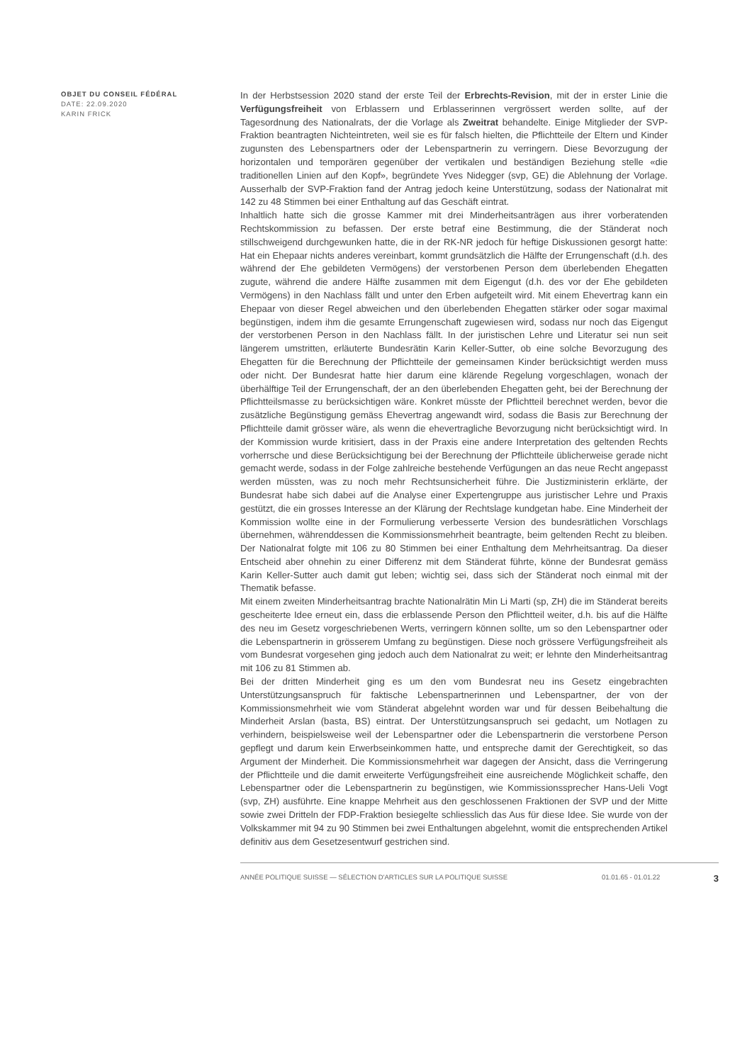OBJET DU CONSEIL FÉDÉRAL
DATE: 22.09.2020
KARIN FRICK
In der Herbstsession 2020 stand der erste Teil der Erbrechts-Revision, mit der in erster Linie die Verfügungsfreiheit von Erblassern und Erblasserinnen vergrössert werden sollte, auf der Tagesordnung des Nationalrats, der die Vorlage als Zweitrat behandelte. Einige Mitglieder der SVP-Fraktion beantragten Nichteintreten, weil sie es für falsch hielten, die Pflichtteile der Eltern und Kinder zugunsten des Lebenspartners oder der Lebenspartnerin zu verringern. Diese Bevorzugung der horizontalen und temporären gegenüber der vertikalen und beständigen Beziehung stelle «die traditionellen Linien auf den Kopf», begründete Yves Nidegger (svp, GE) die Ablehnung der Vorlage. Ausserhalb der SVP-Fraktion fand der Antrag jedoch keine Unterstützung, sodass der Nationalrat mit 142 zu 48 Stimmen bei einer Enthaltung auf das Geschäft eintrat.
Inhaltlich hatte sich die grosse Kammer mit drei Minderheitsanträgen aus ihrer vorberatenden Rechtskommission zu befassen. Der erste betraf eine Bestimmung, die der Ständerat noch stillschweigend durchgewunken hatte, die in der RK-NR jedoch für heftige Diskussionen gesorgt hatte: Hat ein Ehepaar nichts anderes vereinbart, kommt grundsätzlich die Hälfte der Errungenschaft (d.h. des während der Ehe gebildeten Vermögens) der verstorbenen Person dem überlebenden Ehegatten zugute, während die andere Hälfte zusammen mit dem Eigengut (d.h. des vor der Ehe gebildeten Vermögens) in den Nachlass fällt und unter den Erben aufgeteilt wird. Mit einem Ehevertrag kann ein Ehepaar von dieser Regel abweichen und den überlebenden Ehegatten stärker oder sogar maximal begünstigen, indem ihm die gesamte Errungenschaft zugewiesen wird, sodass nur noch das Eigengut der verstorbenen Person in den Nachlass fällt. In der juristischen Lehre und Literatur sei nun seit längerem umstritten, erläuterte Bundesrätin Karin Keller-Sutter, ob eine solche Bevorzugung des Ehegatten für die Berechnung der Pflichtteile der gemeinsamen Kinder berücksichtigt werden muss oder nicht. Der Bundesrat hatte hier darum eine klärende Regelung vorgeschlagen, wonach der überhälftige Teil der Errungenschaft, der an den überlebenden Ehegatten geht, bei der Berechnung der Pflichtteilsmasse zu berücksichtigen wäre. Konkret müsste der Pflichtteil berechnet werden, bevor die zusätzliche Begünstigung gemäss Ehevertrag angewandt wird, sodass die Basis zur Berechnung der Pflichtteile damit grösser wäre, als wenn die ehevertragliche Bevorzugung nicht berücksichtigt wird. In der Kommission wurde kritisiert, dass in der Praxis eine andere Interpretation des geltenden Rechts vorherrsche und diese Berücksichtigung bei der Berechnung der Pflichtteile üblicherweise gerade nicht gemacht werde, sodass in der Folge zahlreiche bestehende Verfügungen an das neue Recht angepasst werden müssten, was zu noch mehr Rechtsunsicherheit führe. Die Justizministerin erklärte, der Bundesrat habe sich dabei auf die Analyse einer Expertengruppe aus juristischer Lehre und Praxis gestützt, die ein grosses Interesse an der Klärung der Rechtslage kundgetan habe. Eine Minderheit der Kommission wollte eine in der Formulierung verbesserte Version des bundesrätlichen Vorschlags übernehmen, währenddessen die Kommissionsmehrheit beantragte, beim geltenden Recht zu bleiben. Der Nationalrat folgte mit 106 zu 80 Stimmen bei einer Enthaltung dem Mehrheitsantrag. Da dieser Entscheid aber ohnehin zu einer Differenz mit dem Ständerat führte, könne der Bundesrat gemäss Karin Keller-Sutter auch damit gut leben; wichtig sei, dass sich der Ständerat noch einmal mit der Thematik befasse.
Mit einem zweiten Minderheitsantrag brachte Nationalrätin Min Li Marti (sp, ZH) die im Ständerat bereits gescheiterte Idee erneut ein, dass die erblassende Person den Pflichtteil weiter, d.h. bis auf die Hälfte des neu im Gesetz vorgeschriebenen Werts, verringern können sollte, um so den Lebenspartner oder die Lebenspartnerin in grösserem Umfang zu begünstigen. Diese noch grössere Verfügungsfreiheit als vom Bundesrat vorgesehen ging jedoch auch dem Nationalrat zu weit; er lehnte den Minderheitsantrag mit 106 zu 81 Stimmen ab.
Bei der dritten Minderheit ging es um den vom Bundesrat neu ins Gesetz eingebrachten Unterstützungsanspruch für faktische Lebenspartnerinnen und Lebenspartner, der von der Kommissionsmehrheit wie vom Ständerat abgelehnt worden war und für dessen Beibehaltung die Minderheit Arslan (basta, BS) eintrat. Der Unterstützungsanspruch sei gedacht, um Notlagen zu verhindern, beispielsweise weil der Lebenspartner oder die Lebenspartnerin die verstorbene Person gepflegt und darum kein Erwerbseinkommen hatte, und entspreche damit der Gerechtigkeit, so das Argument der Minderheit. Die Kommissionsmehrheit war dagegen der Ansicht, dass die Verringerung der Pflichtteile und die damit erweiterte Verfügungsfreiheit eine ausreichende Möglichkeit schaffe, den Lebenspartner oder die Lebenspartnerin zu begünstigen, wie Kommissionssprecher Hans-Ueli Vogt (svp, ZH) ausführte. Eine knappe Mehrheit aus den geschlossenen Fraktionen der SVP und der Mitte sowie zwei Dritteln der FDP-Fraktion besiegelte schliesslich das Aus für diese Idee. Sie wurde von der Volkskammer mit 94 zu 90 Stimmen bei zwei Enthaltungen abgelehnt, womit die entsprechenden Artikel definitiv aus dem Gesetzesentwurf gestrichen sind.
ANNÉE POLITIQUE SUISSE — SÉLECTION D'ARTICLES SUR LA POLITIQUE SUISSE 01.01.65 - 01.01.22 3